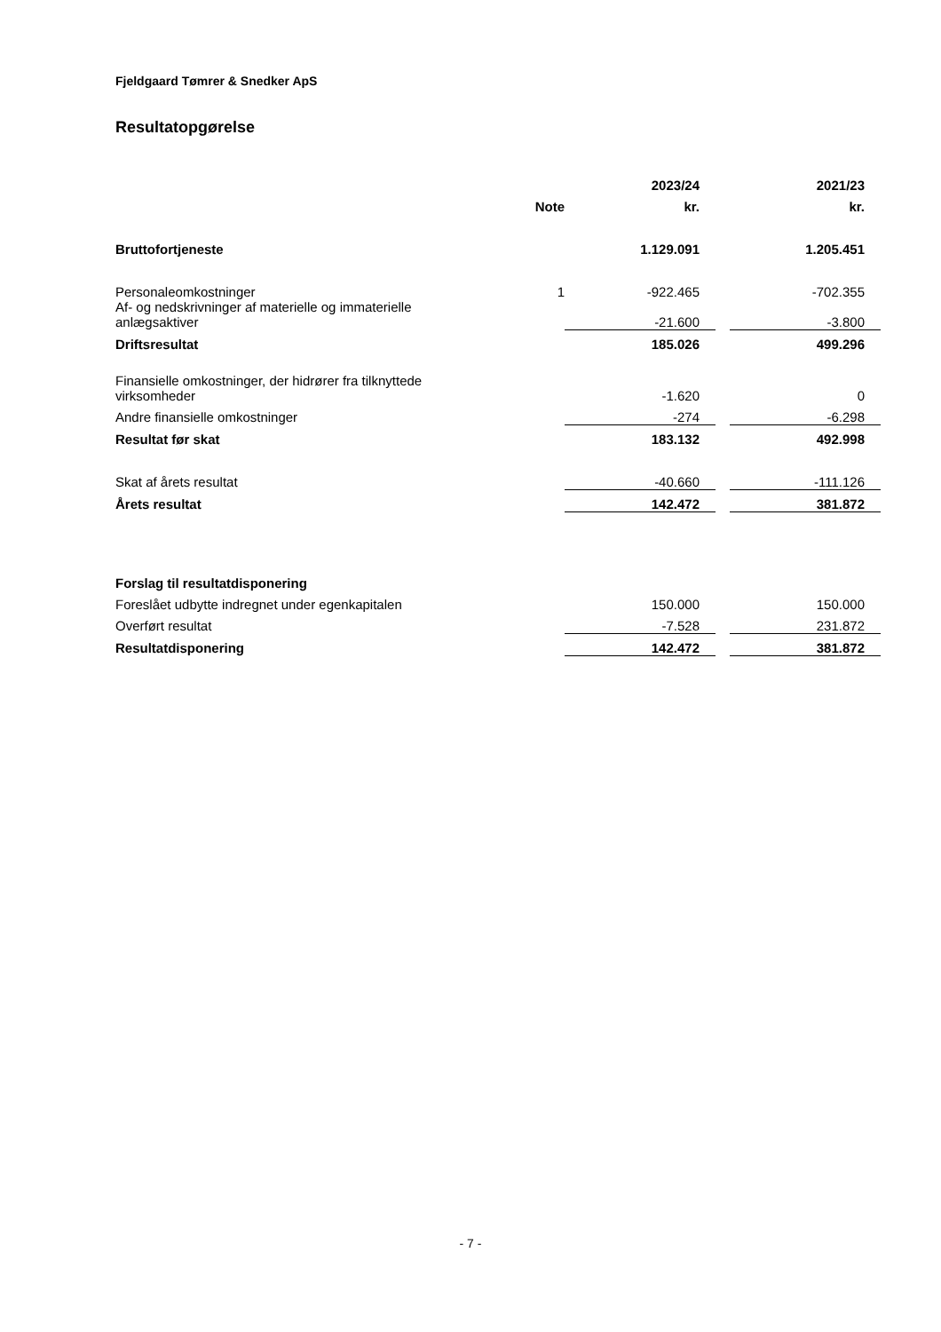Fjeldgaard Tømrer & Snedker ApS
Resultatopgørelse
| | | 2023/24 | | 2021/23 |
| --- | --- | --- | --- | --- |
| | Note | kr. | | kr. |
| Bruttofortjeneste | | 1.129.091 | | 1.205.451 |
| Personaleomkostninger | 1 | -922.465 | | -702.355 |
| Af- og nedskrivninger af materielle og immaterielle anlægsaktiver | | -21.600 | | -3.800 |
| Driftsresultat | | 185.026 | | 499.296 |
| Finansielle omkostninger, der hidrører fra tilknyttede virksomheder | | -1.620 | | 0 |
| Andre finansielle omkostninger | | -274 | | -6.298 |
| Resultat før skat | | 183.132 | | 492.998 |
| Skat af årets resultat | | -40.660 | | -111.126 |
| Årets resultat | | 142.472 | | 381.872 |
| Forslag til resultatdisponering | | | | |
| Foreslået udbytte indregnet under egenkapitalen | | 150.000 | | 150.000 |
| Overført resultat | | -7.528 | | 231.872 |
| Resultatdisponering | | 142.472 | | 381.872 |
- 7 -